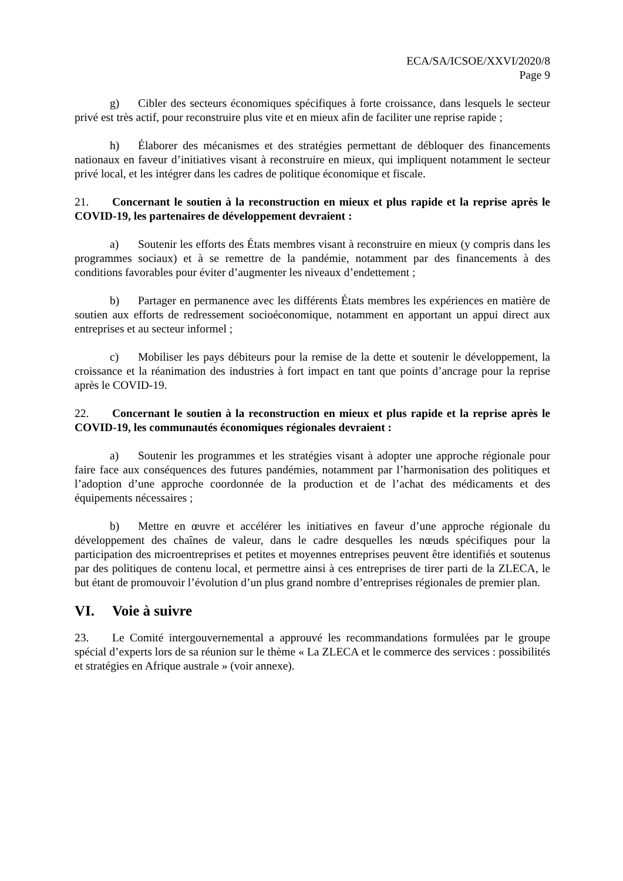ECA/SA/ICSOE/XXVI/2020/8
Page 9
g) Cibler des secteurs économiques spécifiques à forte croissance, dans lesquels le secteur privé est très actif, pour reconstruire plus vite et en mieux afin de faciliter une reprise rapide ;
h) Élaborer des mécanismes et des stratégies permettant de débloquer des financements nationaux en faveur d’initiatives visant à reconstruire en mieux, qui impliquent notamment le secteur privé local, et les intégrer dans les cadres de politique économique et fiscale.
21. Concernant le soutien à la reconstruction en mieux et plus rapide et la reprise après le COVID-19, les partenaires de développement devraient :
a) Soutenir les efforts des États membres visant à reconstruire en mieux (y compris dans les programmes sociaux) et à se remettre de la pandémie, notamment par des financements à des conditions favorables pour éviter d’augmenter les niveaux d’endettement ;
b) Partager en permanence avec les différents États membres les expériences en matière de soutien aux efforts de redressement socioéconomique, notamment en apportant un appui direct aux entreprises et au secteur informel ;
c) Mobiliser les pays débiteurs pour la remise de la dette et soutenir le développement, la croissance et la réanimation des industries à fort impact en tant que points d’ancrage pour la reprise après le COVID-19.
22. Concernant le soutien à la reconstruction en mieux et plus rapide et la reprise après le COVID-19, les communautés économiques régionales devraient :
a) Soutenir les programmes et les stratégies visant à adopter une approche régionale pour faire face aux conséquences des futures pandémies, notamment par l’harmonisation des politiques et l’adoption d’une approche coordonnée de la production et de l’achat des médicaments et des équipements nécessaires ;
b) Mettre en œuvre et accélérer les initiatives en faveur d’une approche régionale du développement des chaînes de valeur, dans le cadre desquelles les nœuds spécifiques pour la participation des microentreprises et petites et moyennes entreprises peuvent être identifiés et soutenus par des politiques de contenu local, et permettre ainsi à ces entreprises de tirer parti de la ZLECA, le but étant de promouvoir l’évolution d’un plus grand nombre d’entreprises régionales de premier plan.
VI. Voie à suivre
23. Le Comité intergouvernemental a approuvé les recommandations formulées par le groupe spécial d’experts lors de sa réunion sur le thème « La ZLECA et le commerce des services : possibilités et stratégies en Afrique australe » (voir annexe).